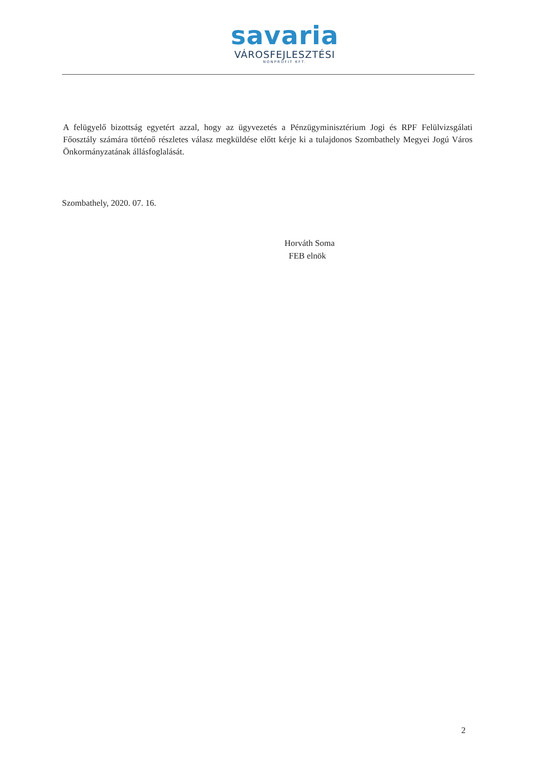savaria
VÁROSFEJLESZTÉSI
NONPROFIT KFT.
A felügyelő bizottság egyetért azzal, hogy az ügyvezetés a Pénzügyminisztérium Jogi és RPF Felülvizsgálati Főosztály számára történő részletes válasz megküldése előtt kérje ki a tulajdonos Szombathely Megyei Jogú Város Önkormányzatának állásfoglalását.
Szombathely, 2020. 07. 16.
Horváth Soma
FEB elnök
2